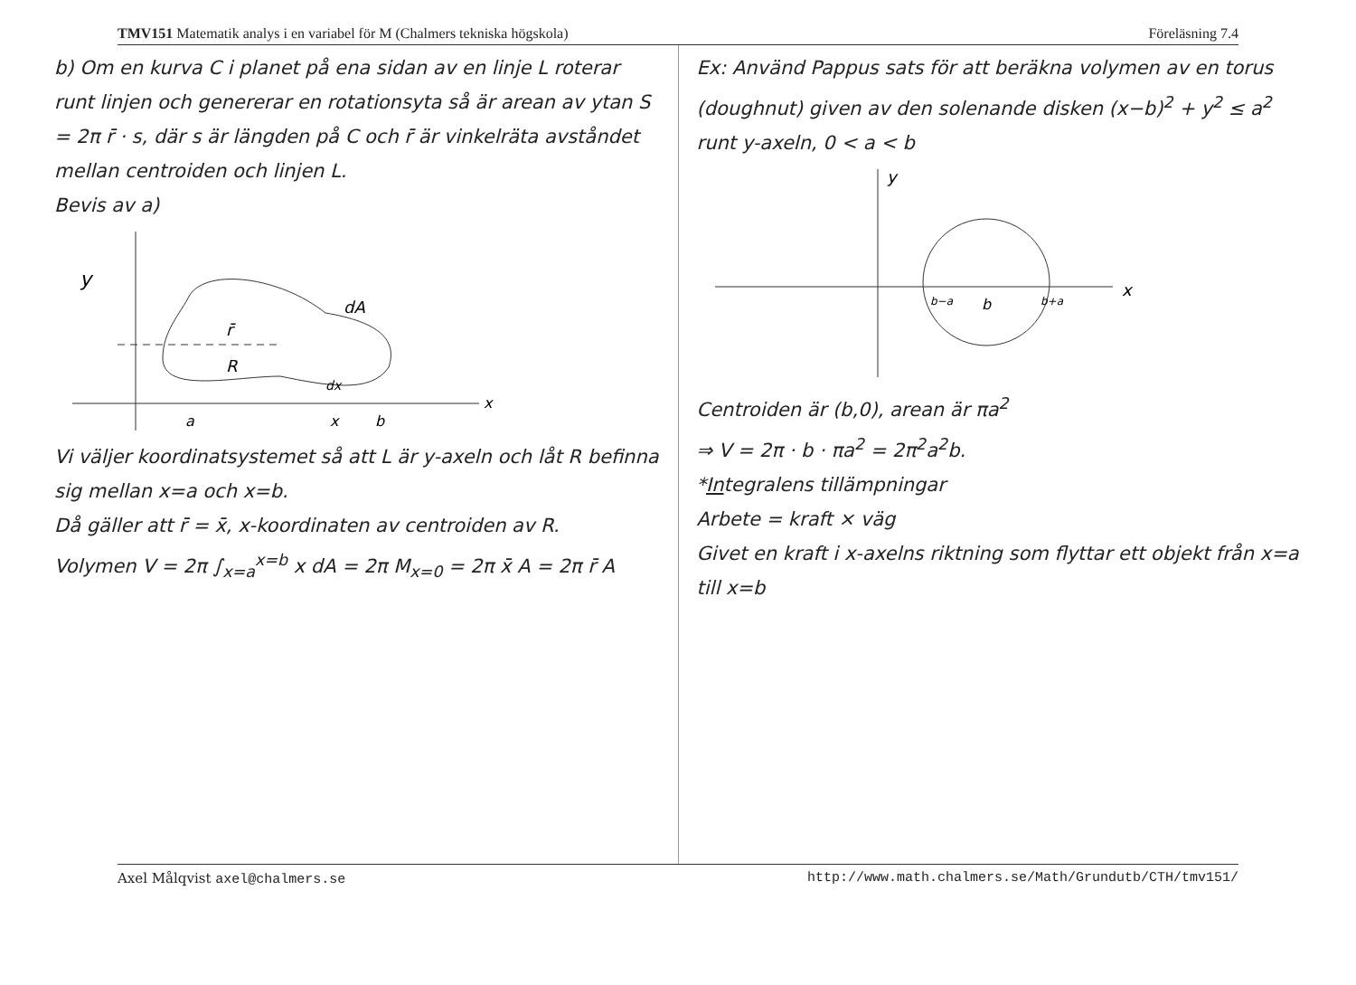TMV151 Matematik analys i en variabel för M (Chalmers tekniska högskola) Föreläsning 7.4
b) Om en kurva C i planet på ena sidan av en linje L roterar runt linjen och genererar en rotationsyta så är arean av ytan S = 2π r̄ · s, där s är längden på C och r̄ är vinkelräta avståndet mellan centroiden och linjen L.
Bevis av a)
y
x
r̄
R
dA
dx
a
x
b
Vi väljer koordinatsystemet så att L är y-axeln och låt R befinna sig mellan x=a och x=b.
Då gäller att r̄ = x̄, x-koordinaten av centroiden av R.
Volymen V = 2π ∫<sub>x=a</sub><sup>x=b</sup> x dA = 2π M<sub>x=0</sub> = 2π x̄ A = 2π r̄ A
Ex: Använd Pappus sats för att beräkna volymen av en torus (doughnut) given av den solenande disken (x−b)<sup>2</sup> + y<sup>2</sup> ≤ a<sup>2</sup> runt y-axeln, 0 < a < b
y
x
b−a
b
b+a
Centroiden är (b,0), arean är πa<sup>2</sup>
⇒ V = 2π · b · πa<sup>2</sup> = 2π<sup>2</sup>a<sup>2</sup>b.
*Integralens tillämpningar
Arbete = kraft × väg
Givet en kraft i x-axelns riktning som flyttar ett objekt från x=a till x=b
Axel Målqvist axel@chalmers.se http://www.math.chalmers.se/Math/Grundutb/CTH/tmv151/